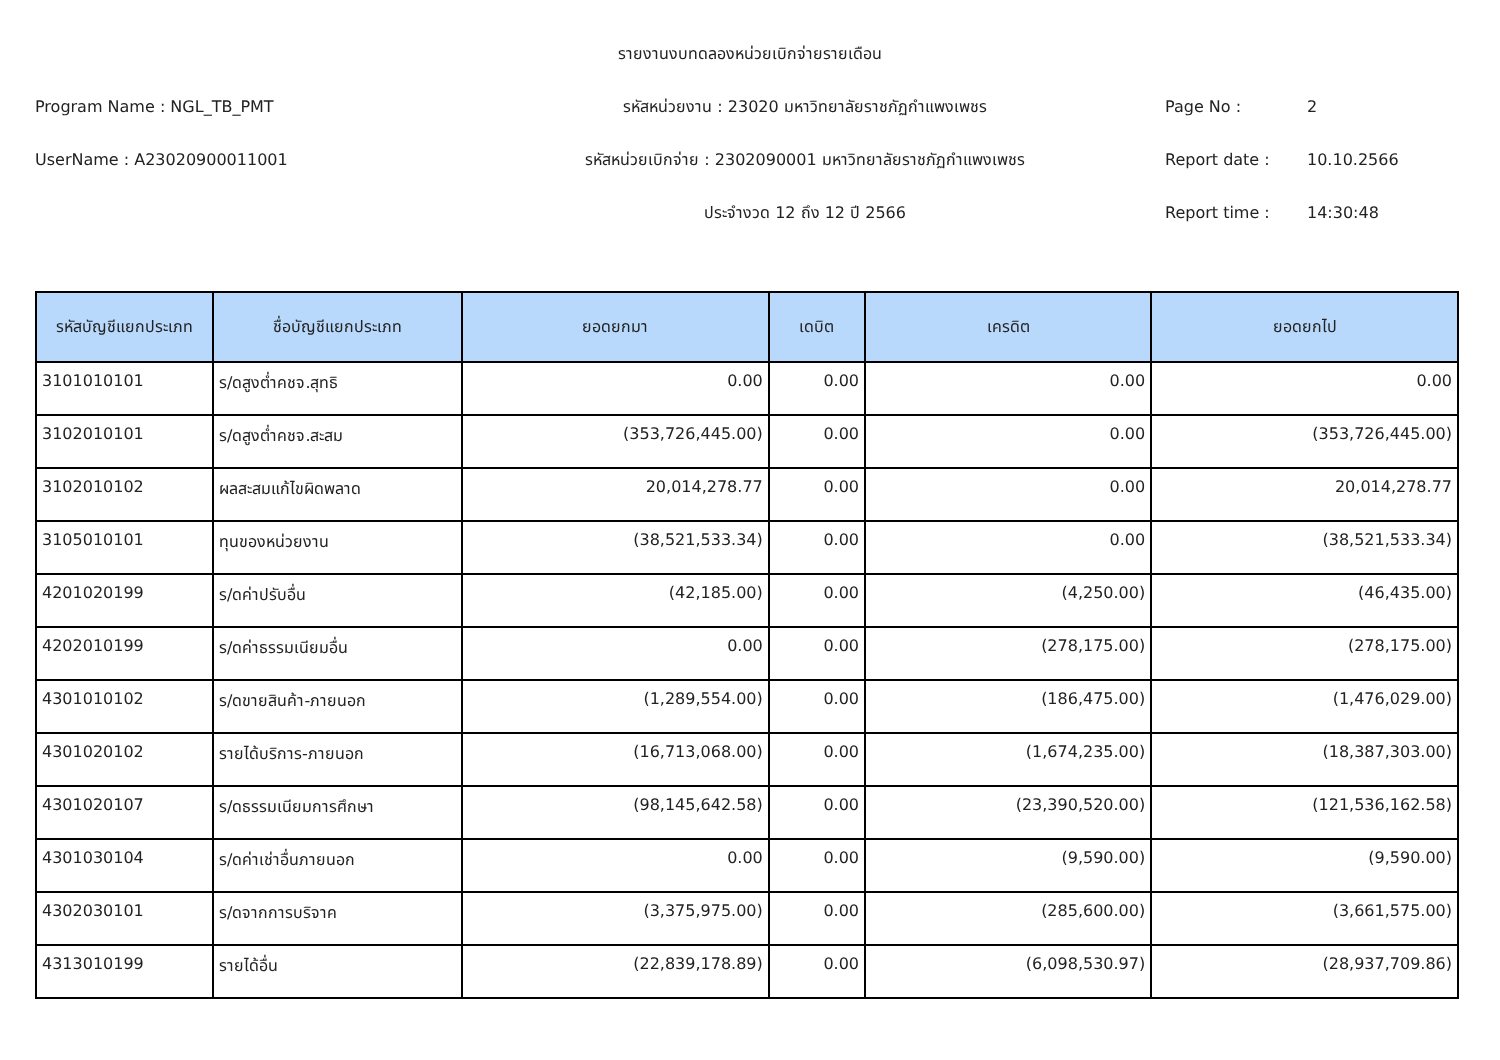รายงานงบทดลองหน่วยเบิกจ่ายรายเดือน
Program Name : NGL_TB_PMT รหัสหน่วยงาน : 23020 มหาวิทยาลัยราชภัฏกำแพงเพชร Page No : 2
UserName : A23020900011001 รหัสหน่วยเบิกจ่าย : 2302090001 มหาวิทยาลัยราชภัฏกำแพงเพชร Report date : 10.10.2566
ประจำงวด 12 ถึง 12 ปี 2566 Report time : 14:30:48
| รหัสบัญชีแยกประเภท | ชื่อบัญชีแยกประเภท | ยอดยกมา | เดบิต | เครดิต | ยอดยกไป |
| --- | --- | --- | --- | --- | --- |
| 3101010101 | ร/ดสูงต่ำคชจ.สุทธิ | 0.00 | 0.00 | 0.00 | 0.00 |
| 3102010101 | ร/ดสูงต่ำคชจ.สะสม | (353,726,445.00) | 0.00 | 0.00 | (353,726,445.00) |
| 3102010102 | ผลสะสมแก้ไขผิดพลาด | 20,014,278.77 | 0.00 | 0.00 | 20,014,278.77 |
| 3105010101 | ทุนของหน่วยงาน | (38,521,533.34) | 0.00 | 0.00 | (38,521,533.34) |
| 4201020199 | ร/ดค่าปรับอื่น | (42,185.00) | 0.00 | (4,250.00) | (46,435.00) |
| 4202010199 | ร/ดค่าธรรมเนียมอื่น | 0.00 | 0.00 | (278,175.00) | (278,175.00) |
| 4301010102 | ร/ดขายสินค้า-ภายนอก | (1,289,554.00) | 0.00 | (186,475.00) | (1,476,029.00) |
| 4301020102 | รายได้บริการ-ภายนอก | (16,713,068.00) | 0.00 | (1,674,235.00) | (18,387,303.00) |
| 4301020107 | ร/ดธรรมเนียมการศึกษา | (98,145,642.58) | 0.00 | (23,390,520.00) | (121,536,162.58) |
| 4301030104 | ร/ดค่าเช่าอื่นภายนอก | 0.00 | 0.00 | (9,590.00) | (9,590.00) |
| 4302030101 | ร/ดจากการบริจาค | (3,375,975.00) | 0.00 | (285,600.00) | (3,661,575.00) |
| 4313010199 | รายได้อื่น | (22,839,178.89) | 0.00 | (6,098,530.97) | (28,937,709.86) |